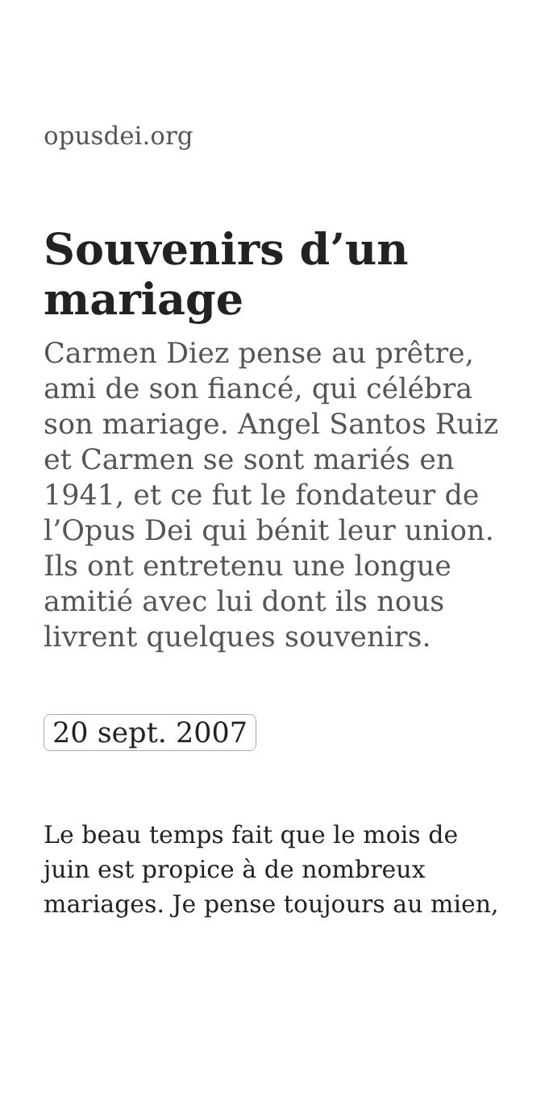opusdei.org
Souvenirs d’un mariage
Carmen Diez pense au prêtre, ami de son fiancé, qui célébra son mariage. Angel Santos Ruiz et Carmen se sont mariés en 1941, et ce fut le fondateur de l’Opus Dei qui bénit leur union. Ils ont entretenu une longue amitié avec lui dont ils nous livrent quelques souvenirs.
20 sept. 2007
Le beau temps fait que le mois de juin est propice à de nombreux mariages. Je pense toujours au mien,